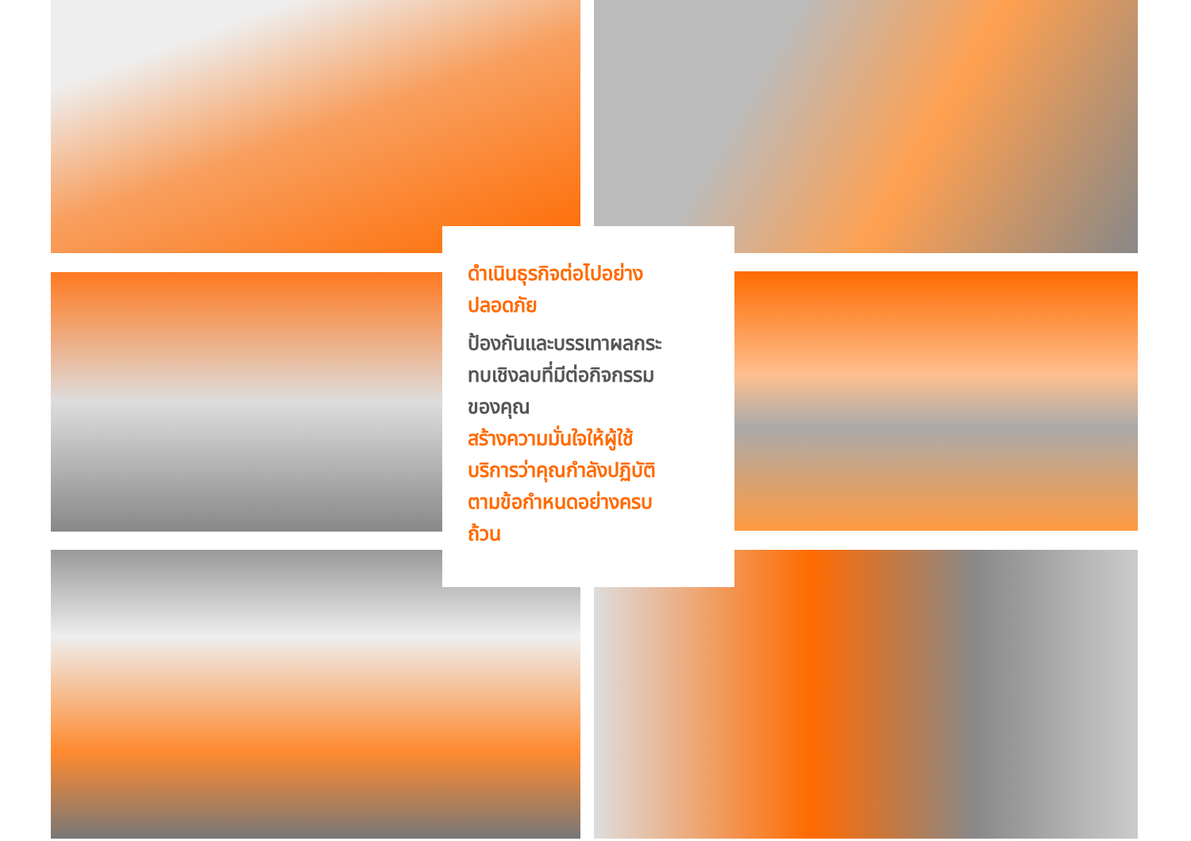ดำเนินธุรกิจต่อไปอย่าง
ปลอดภัย
ป้องกันและบรรเทาผลกระ
ทบเชิงลบที่มีต่อกิจกรรม
ของคุณ
สร้างความมั่นใจให้ผู้ใช้
บริการว่าคุณกำลังปฏิบัติ
ตามข้อกำหนดอย่างครบ
ถ้วน